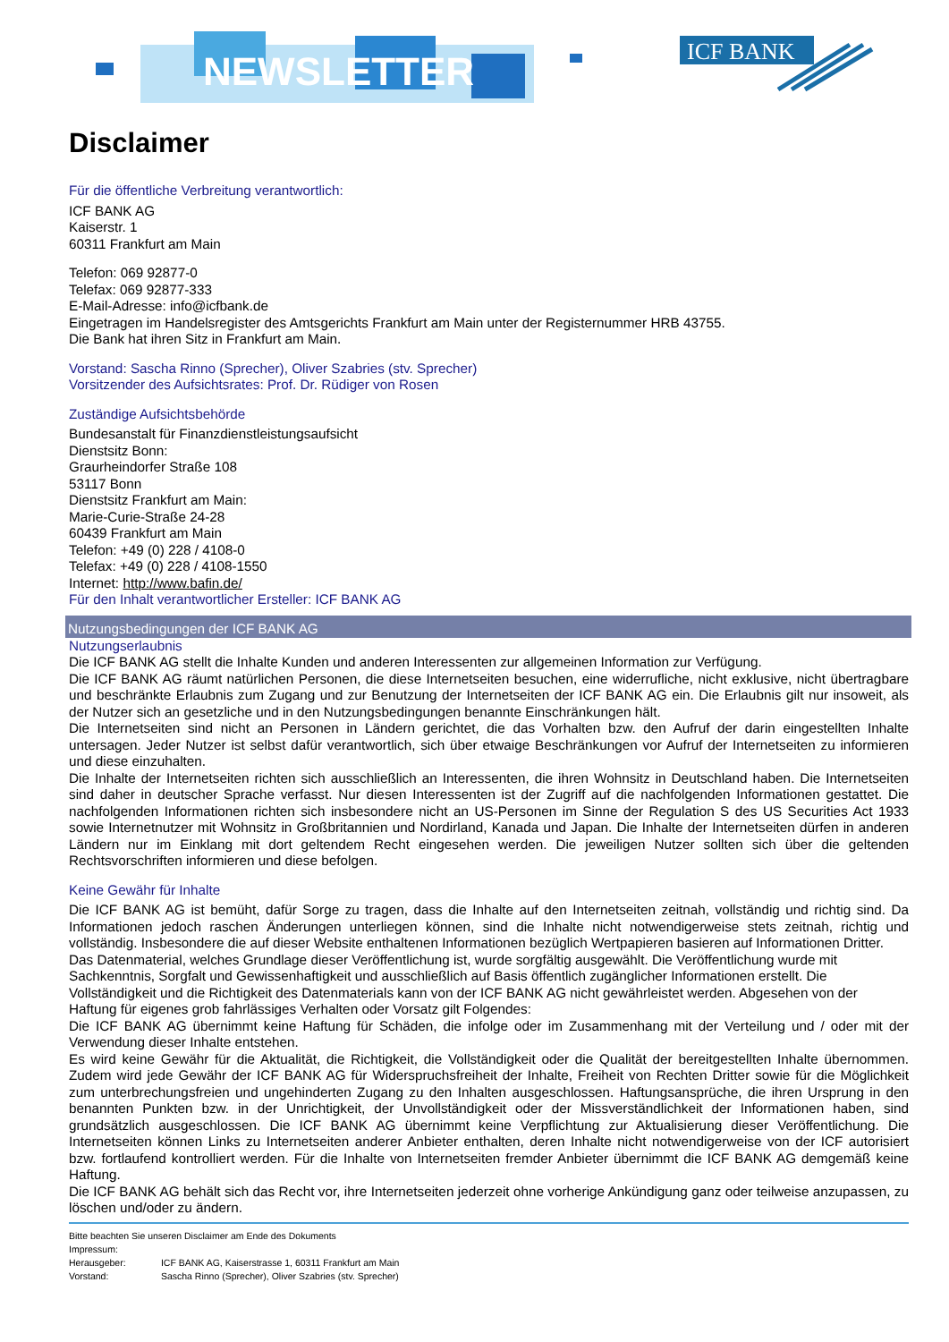NEWSLETTER
ICF BANK
Disclaimer
Für die öffentliche Verbreitung verantwortlich:
ICF BANK AG
Kaiserstr. 1
60311 Frankfurt am Main
Telefon: 069 92877-0
Telefax: 069 92877-333
E-Mail-Adresse: info@icfbank.de
Eingetragen im Handelsregister des Amtsgerichts Frankfurt am Main unter der Registernummer HRB 43755.
Die Bank hat ihren Sitz in Frankfurt am Main.
Vorstand: Sascha Rinno (Sprecher), Oliver Szabries (stv. Sprecher)
Vorsitzender des Aufsichtsrates: Prof. Dr. Rüdiger von Rosen
Zuständige Aufsichtsbehörde
Bundesanstalt für Finanzdienstleistungsaufsicht
Dienstsitz Bonn:
Graurheindorfer Straße 108
53117 Bonn
Dienstsitz Frankfurt am Main:
Marie-Curie-Straße 24-28
60439 Frankfurt am Main
Telefon: +49 (0) 228 / 4108-0
Telefax: +49 (0) 228 / 4108-1550
Internet: http://www.bafin.de/
Für den Inhalt verantwortlicher Ersteller: ICF BANK AG
Nutzungsbedingungen der ICF BANK AG
Nutzungserlaubnis
Die ICF BANK AG stellt die Inhalte Kunden und anderen Interessenten zur allgemeinen Information zur Verfügung.
Die ICF BANK AG räumt natürlichen Personen, die diese Internetseiten besuchen, eine widerrufliche, nicht exklusive, nicht übertragbare und beschränkte Erlaubnis zum Zugang und zur Benutzung der Internetseiten der ICF BANK AG ein. Die Erlaubnis gilt nur insoweit, als der Nutzer sich an gesetzliche und in den Nutzungsbedingungen benannte Einschränkungen hält.
Die Internetseiten sind nicht an Personen in Ländern gerichtet, die das Vorhalten bzw. den Aufruf der darin eingestellten Inhalte untersagen. Jeder Nutzer ist selbst dafür verantwortlich, sich über etwaige Beschränkungen vor Aufruf der Internetseiten zu informieren und diese einzuhalten.
Die Inhalte der Internetseiten richten sich ausschließlich an Interessenten, die ihren Wohnsitz in Deutschland haben. Die Internetseiten sind daher in deutscher Sprache verfasst. Nur diesen Interessenten ist der Zugriff auf die nachfolgenden Informationen gestattet. Die nachfolgenden Informationen richten sich insbesondere nicht an US-Personen im Sinne der Regulation S des US Securities Act 1933 sowie Internetnutzer mit Wohnsitz in Großbritannien und Nordirland, Kanada und Japan. Die Inhalte der Internetseiten dürfen in anderen Ländern nur im Einklang mit dort geltendem Recht eingesehen werden. Die jeweiligen Nutzer sollten sich über die geltenden Rechtsvorschriften informieren und diese befolgen.
Keine Gewähr für Inhalte
Die ICF BANK AG ist bemüht, dafür Sorge zu tragen, dass die Inhalte auf den Internetseiten zeitnah, vollständig und richtig sind. Da Informationen jedoch raschen Änderungen unterliegen können, sind die Inhalte nicht notwendigerweise stets zeitnah, richtig und vollständig. Insbesondere die auf dieser Website enthaltenen Informationen bezüglich Wertpapieren basieren auf Informationen Dritter.
Das Datenmaterial, welches Grundlage dieser Veröffentlichung ist, wurde sorgfältig ausgewählt. Die Veröffentlichung wurde mit Sachkenntnis, Sorgfalt und Gewissenhaftigkeit und ausschließlich auf Basis öffentlich zugänglicher Informationen erstellt. Die Vollständigkeit und die Richtigkeit des Datenmaterials kann von der ICF BANK AG nicht gewährleistet werden. Abgesehen von der Haftung für eigenes grob fahrlässiges Verhalten oder Vorsatz gilt Folgendes:
Die ICF BANK AG übernimmt keine Haftung für Schäden, die infolge oder im Zusammenhang mit der Verteilung und / oder mit der Verwendung dieser Inhalte entstehen.
Es wird keine Gewähr für die Aktualität, die Richtigkeit, die Vollständigkeit oder die Qualität der bereitgestellten Inhalte übernommen. Zudem wird jede Gewähr der ICF BANK AG für Widerspruchsfreiheit der Inhalte, Freiheit von Rechten Dritter sowie für die Möglichkeit zum unterbrechungsfreien und ungehinderten Zugang zu den Inhalten ausgeschlossen. Haftungsansprüche, die ihren Ursprung in den benannten Punkten bzw. in der Unrichtigkeit, der Unvollständigkeit oder der Missverständlichkeit der Informationen haben, sind grundsätzlich ausgeschlossen. Die ICF BANK AG übernimmt keine Verpflichtung zur Aktualisierung dieser Veröffentlichung. Die Internetseiten können Links zu Internetseiten anderer Anbieter enthalten, deren Inhalte nicht notwendigerweise von der ICF autorisiert bzw. fortlaufend kontrolliert werden. Für die Inhalte von Internetseiten fremder Anbieter übernimmt die ICF BANK AG demgemäß keine Haftung.
Die ICF BANK AG behält sich das Recht vor, ihre Internetseiten jederzeit ohne vorherige Ankündigung ganz oder teilweise anzupassen, zu löschen und/oder zu ändern.
Bitte beachten Sie unseren Disclaimer am Ende des Dokuments
Impressum:
Herausgeber: ICF BANK AG, Kaiserstrasse 1, 60311 Frankfurt am Main
Vorstand: Sascha Rinno (Sprecher), Oliver Szabries (stv. Sprecher)